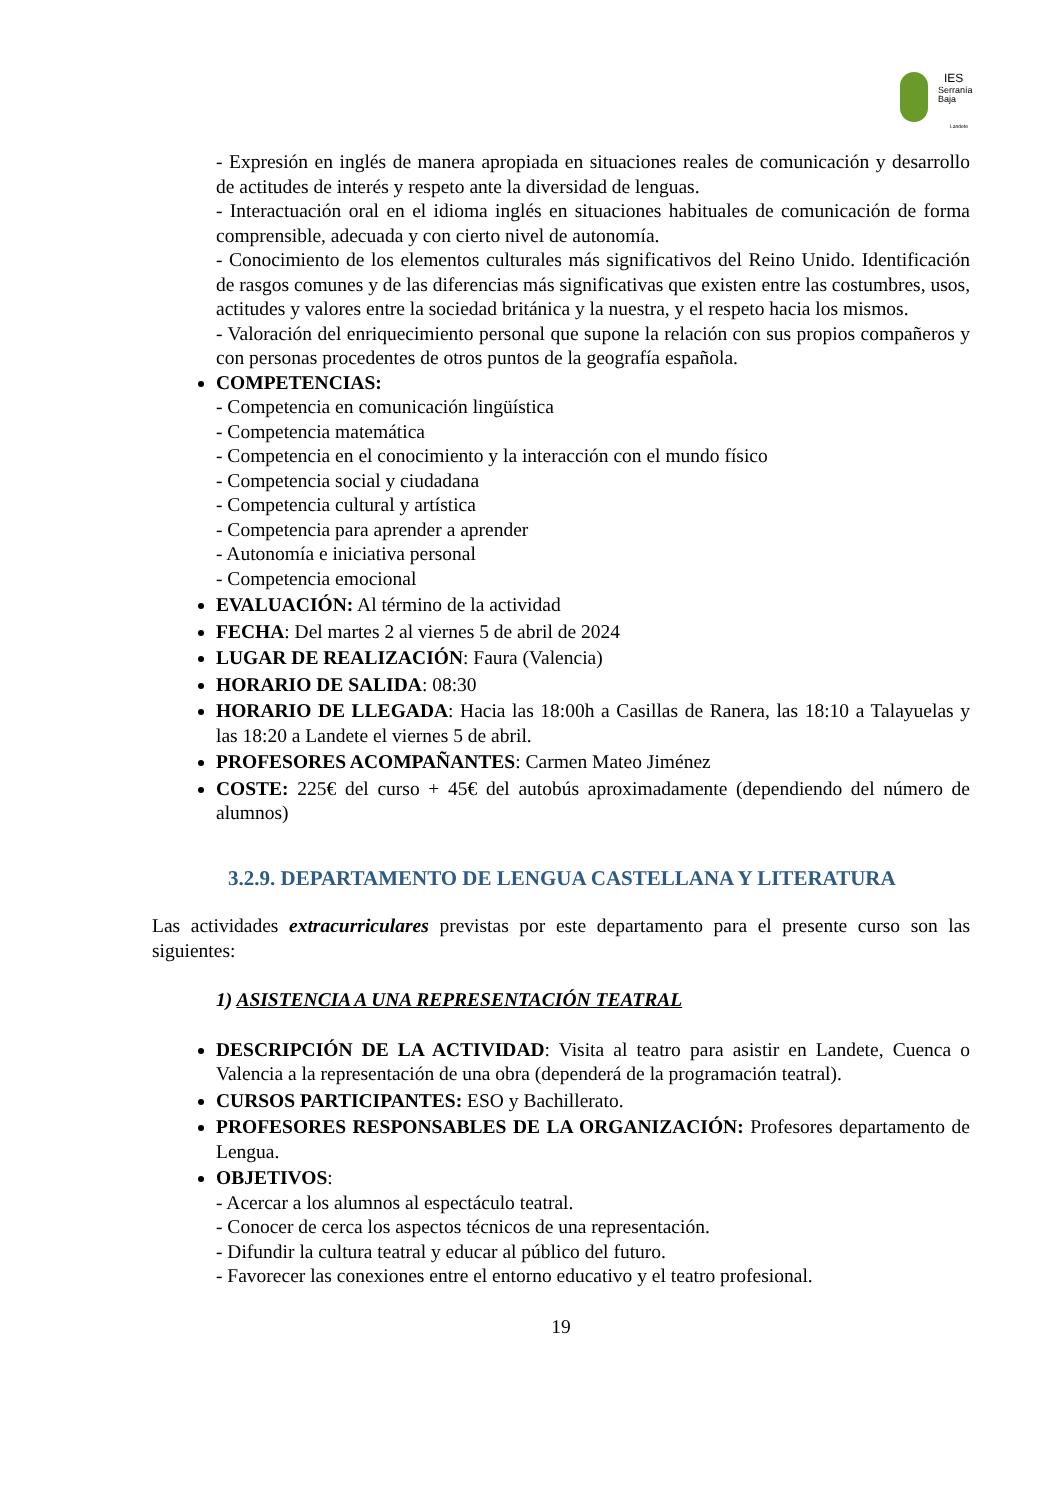IES
Serranía
Baja
Landete
- Expresión en inglés de manera apropiada en situaciones reales de comunicación y desarrollo de actitudes de interés y respeto ante la diversidad de lenguas.
- Interactuación oral en el idioma inglés en situaciones habituales de comunicación de forma comprensible, adecuada y con cierto nivel de autonomía.
- Conocimiento de los elementos culturales más significativos del Reino Unido. Identificación de rasgos comunes y de las diferencias más significativas que existen entre las costumbres, usos, actitudes y valores entre la sociedad británica y la nuestra, y el respeto hacia los mismos.
- Valoración del enriquecimiento personal que supone la relación con sus propios compañeros y con personas procedentes de otros puntos de la geografía española.
COMPETENCIAS:
- Competencia en comunicación lingüística
- Competencia matemática
- Competencia en el conocimiento y la interacción con el mundo físico
- Competencia social y ciudadana
- Competencia cultural y artística
- Competencia para aprender a aprender
- Autonomía e iniciativa personal
- Competencia emocional
EVALUACIÓN: Al término de la actividad
FECHA: Del martes 2 al viernes 5 de abril de 2024
LUGAR DE REALIZACIÓN: Faura (Valencia)
HORARIO DE SALIDA: 08:30
HORARIO DE LLEGADA: Hacia las 18:00h a Casillas de Ranera, las 18:10 a Talayuelas y las 18:20 a Landete el viernes 5 de abril.
PROFESORES ACOMPAÑANTES: Carmen Mateo Jiménez
COSTE: 225€ del curso + 45€ del autobús aproximadamente (dependiendo del número de alumnos)
3.2.9. DEPARTAMENTO DE LENGUA CASTELLANA Y LITERATURA
Las actividades extracurriculares previstas por este departamento para el presente curso son las siguientes:
1) ASISTENCIA A UNA REPRESENTACIÓN TEATRAL
DESCRIPCIÓN DE LA ACTIVIDAD: Visita al teatro para asistir en Landete, Cuenca o Valencia a la representación de una obra (dependerá de la programación teatral).
CURSOS PARTICIPANTES: ESO y Bachillerato.
PROFESORES RESPONSABLES DE LA ORGANIZACIÓN: Profesores departamento de Lengua.
OBJETIVOS:
- Acercar a los alumnos al espectáculo teatral.
- Conocer de cerca los aspectos técnicos de una representación.
- Difundir la cultura teatral y educar al público del futuro.
- Favorecer las conexiones entre el entorno educativo y el teatro profesional.
19